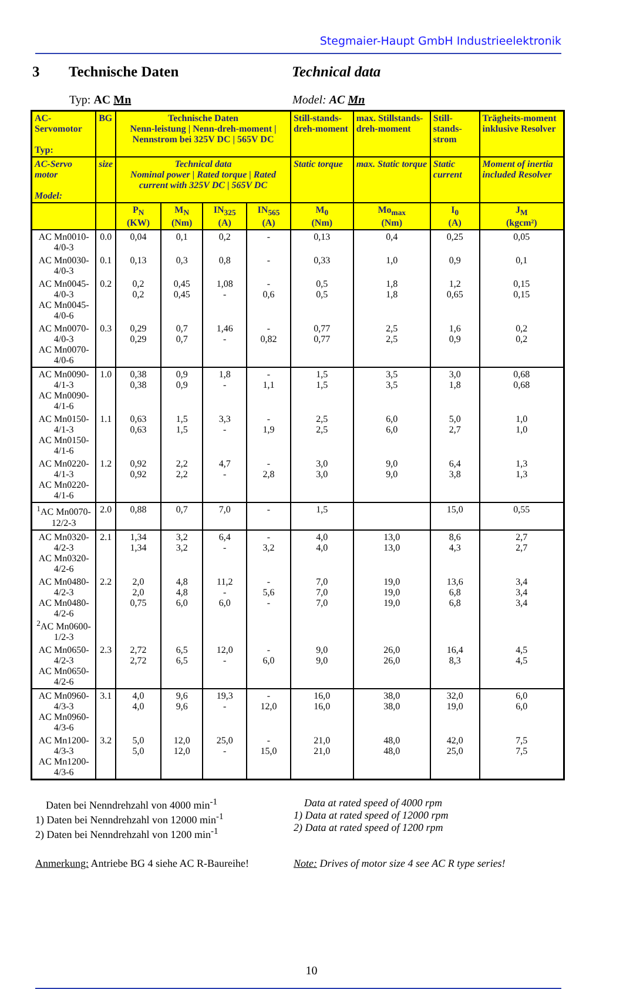Stegmaier-Haupt GmbH Industrieelektronik
3 Technische Daten Technical data
Typ: AC Mn Model: AC Mn
| AC-Servomotor Typ: | BG | Technische Daten Nenn-leistung / Nenn-dreh-moment / Nennstrom bei 325V DC / 565V DC | | | | Still-stands-dreh-moment | max. Stillstands-dreh-moment | Still-stands-strom | Trägheits-moment inklusive Resolver |
| AC-Servo motor Model: | size | Technical data Nominal power / Rated torque / Rated current with 325V DC / 565V DC | | | | Static torque | max. Static torque | Static current | Moment of inertia included Resolver |
| | | P<sub>N</sub> (KW) | M<sub>N</sub> (Nm) | IN<sub>325</sub> (A) | IN<sub>565</sub> (A) | M<sub>0</sub> (Nm) | Mo<sub>max</sub> (Nm) | I<sub>0</sub> (A) | J<sub>M</sub> (kgcm²) |
| AC Mn0010-4/0-3 | 0.0 | 0,04 | 0,1 | 0,2 | - | 0,13 | 0,4 | 0,25 | 0,05 |
| AC Mn0030-4/0-3 | 0.1 | 0,13 | 0,3 | 0,8 | - | 0,33 | 1,0 | 0,9 | 0,1 |
| AC Mn0045-4/0-3 AC Mn0045-4/0-6 | 0.2 | 0,2 0,2 | 0,45 0,45 | 1,08 - | - 0,6 | 0,5 0,5 | 1,8 1,8 | 1,2 0,65 | 0,15 0,15 |
| AC Mn0070-4/0-3 AC Mn0070-4/0-6 | 0.3 | 0,29 0,29 | 0,7 0,7 | 1,46 - | - 0,82 | 0,77 0,77 | 2,5 2,5 | 1,6 0,9 | 0,2 0,2 |
| AC Mn0090-4/1-3 AC Mn0090-4/1-6 | 1.0 | 0,38 0,38 | 0,9 0,9 | 1,8 - | - 1,1 | 1,5 1,5 | 3,5 3,5 | 3,0 1,8 | 0,68 0,68 |
| AC Mn0150-4/1-3 AC Mn0150-4/1-6 | 1.1 | 0,63 0,63 | 1,5 1,5 | 3,3 - | - 1,9 | 2,5 2,5 | 6,0 6,0 | 5,0 2,7 | 1,0 1,0 |
| AC Mn0220-4/1-3 AC Mn0220-4/1-6 | 1.2 | 0,92 0,92 | 2,2 2,2 | 4,7 - | - 2,8 | 3,0 3,0 | 9,0 9,0 | 6,4 3,8 | 1,3 1,3 |
| <sup>1</sup> AC Mn0070-12/2-3 | 2.0 | 0,88 | 0,7 | 7,0 | - | 1,5 | | 15,0 | 0,55 |
| AC Mn0320-4/2-3 AC Mn0320-4/2-6 | 2.1 | 1,34 1,34 | 3,2 3,2 | 6,4 - | - 3,2 | 4,0 4,0 | 13,0 13,0 | 8,6 4,3 | 2,7 2,7 |
| AC Mn0480-4/2-3 AC Mn0480-4/2-6 <sup>2</sup> AC Mn0600-1/2-3 | 2.2 | 2,0 2,0 0,75 | 4,8 4,8 6,0 | 11,2 - 6,0 | - 5,6 - | 7,0 7,0 7,0 | 19,0 19,0 19,0 | 13,6 6,8 6,8 | 3,4 3,4 3,4 |
| AC Mn0650-4/2-3 AC Mn0650-4/2-6 | 2.3 | 2,72 2,72 | 6,5 6,5 | 12,0 - | - 6,0 | 9,0 9,0 | 26,0 26,0 | 16,4 8,3 | 4,5 4,5 |
| AC Mn0960-4/3-3 AC Mn0960-4/3-6 | 3.1 | 4,0 4,0 | 9,6 9,6 | 19,3 - | - 12,0 | 16,0 16,0 | 38,0 38,0 | 32,0 19,0 | 6,0 6,0 |
| AC Mn1200-4/3-3 AC Mn1200-4/3-6 | 3.2 | 5,0 5,0 | 12,0 12,0 | 25,0 - | - 15,0 | 21,0 21,0 | 48,0 48,0 | 42,0 25,0 | 7,5 7,5 |
Daten bei Nenndrehzahl von 4000 min<sup>-1</sup>
1) Daten bei Nenndrehzahl von 12000 min<sup>-1</sup>
2) Daten bei Nenndrehzahl von 1200 min<sup>-1</sup>
Data at rated speed of 4000 rpm
1) Data at rated speed of 12000 rpm
2) Data at rated speed of 1200 rpm
Anmerkung: Antriebe BG 4 siehe AC R-Baureihe!
Note: Drives of motor size 4 see AC R type series!
10